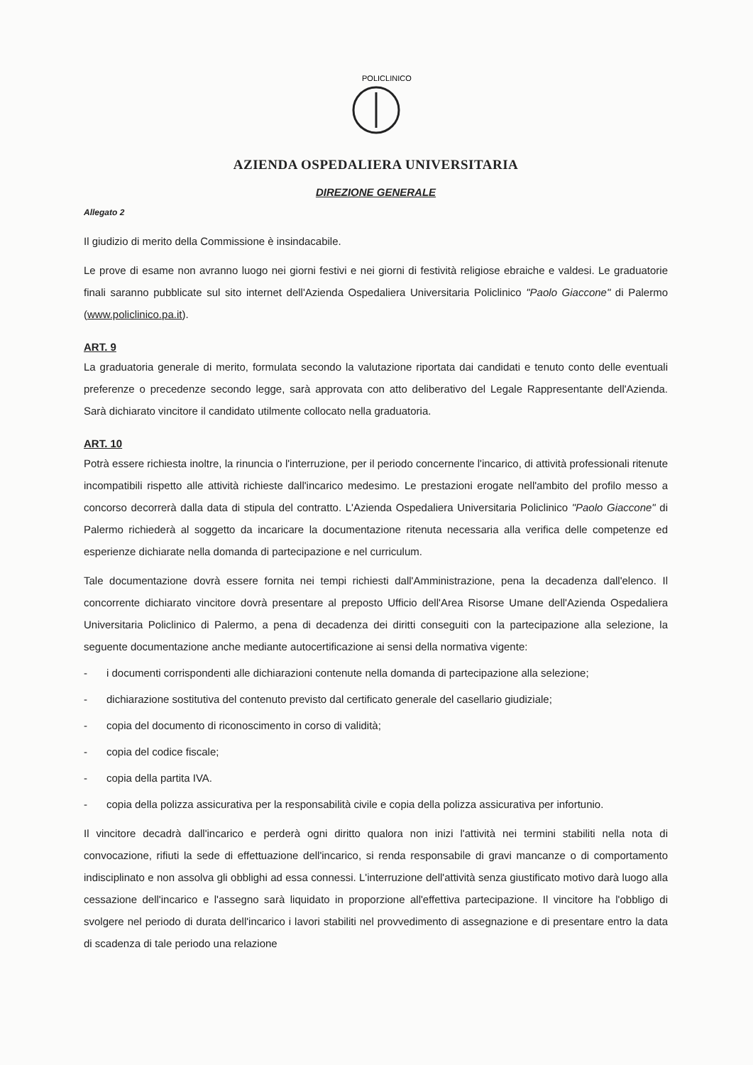POLICLINICO
AZIENDA OSPEDALIERA UNIVERSITARIA
DIREZIONE GENERALE
Allegato 2
Il giudizio di merito della Commissione è insindacabile.
Le prove di esame non avranno luogo nei giorni festivi e nei giorni di festività religiose ebraiche e valdesi. Le graduatorie finali saranno pubblicate sul sito internet dell'Azienda Ospedaliera Universitaria Policlinico "Paolo Giaccone" di Palermo (www.policlinico.pa.it).
ART. 9
La graduatoria generale di merito, formulata secondo la valutazione riportata dai candidati e tenuto conto delle eventuali preferenze o precedenze secondo legge, sarà approvata con atto deliberativo del Legale Rappresentante dell'Azienda. Sarà dichiarato vincitore il candidato utilmente collocato nella graduatoria.
ART. 10
Potrà essere richiesta inoltre, la rinuncia o l'interruzione, per il periodo concernente l'incarico, di attività professionali ritenute incompatibili rispetto alle attività richieste dall'incarico medesimo. Le prestazioni erogate nell'ambito del profilo messo a concorso decorrerà dalla data di stipula del contratto. L'Azienda Ospedaliera Universitaria Policlinico "Paolo Giaccone" di Palermo richiederà al soggetto da incaricare la documentazione ritenuta necessaria alla verifica delle competenze ed esperienze dichiarate nella domanda di partecipazione e nel curriculum.
Tale documentazione dovrà essere fornita nei tempi richiesti dall'Amministrazione, pena la decadenza dall'elenco. Il concorrente dichiarato vincitore dovrà presentare al preposto Ufficio dell'Area Risorse Umane dell'Azienda Ospedaliera Universitaria Policlinico di Palermo, a pena di decadenza dei diritti conseguiti con la partecipazione alla selezione, la seguente documentazione anche mediante autocertificazione ai sensi della normativa vigente:
- i documenti corrispondenti alle dichiarazioni contenute nella domanda di partecipazione alla selezione;
- dichiarazione sostitutiva del contenuto previsto dal certificato generale del casellario giudiziale;
- copia del documento di riconoscimento in corso di validità;
- copia del codice fiscale;
- copia della partita IVA.
- copia della polizza assicurativa per la responsabilità civile e copia della polizza assicurativa per infortunio.
Il vincitore decadrà dall'incarico e perderà ogni diritto qualora non inizi l'attività nei termini stabiliti nella nota di convocazione, rifiuti la sede di effettuazione dell'incarico, si renda responsabile di gravi mancanze o di comportamento indisciplinato e non assolva gli obblighi ad essa connessi. L'interruzione dell'attività senza giustificato motivo darà luogo alla cessazione dell'incarico e l'assegno sarà liquidato in proporzione all'effettiva partecipazione. Il vincitore ha l'obbligo di svolgere nel periodo di durata dell'incarico i lavori stabiliti nel provvedimento di assegnazione e di presentare entro la data di scadenza di tale periodo una relazione